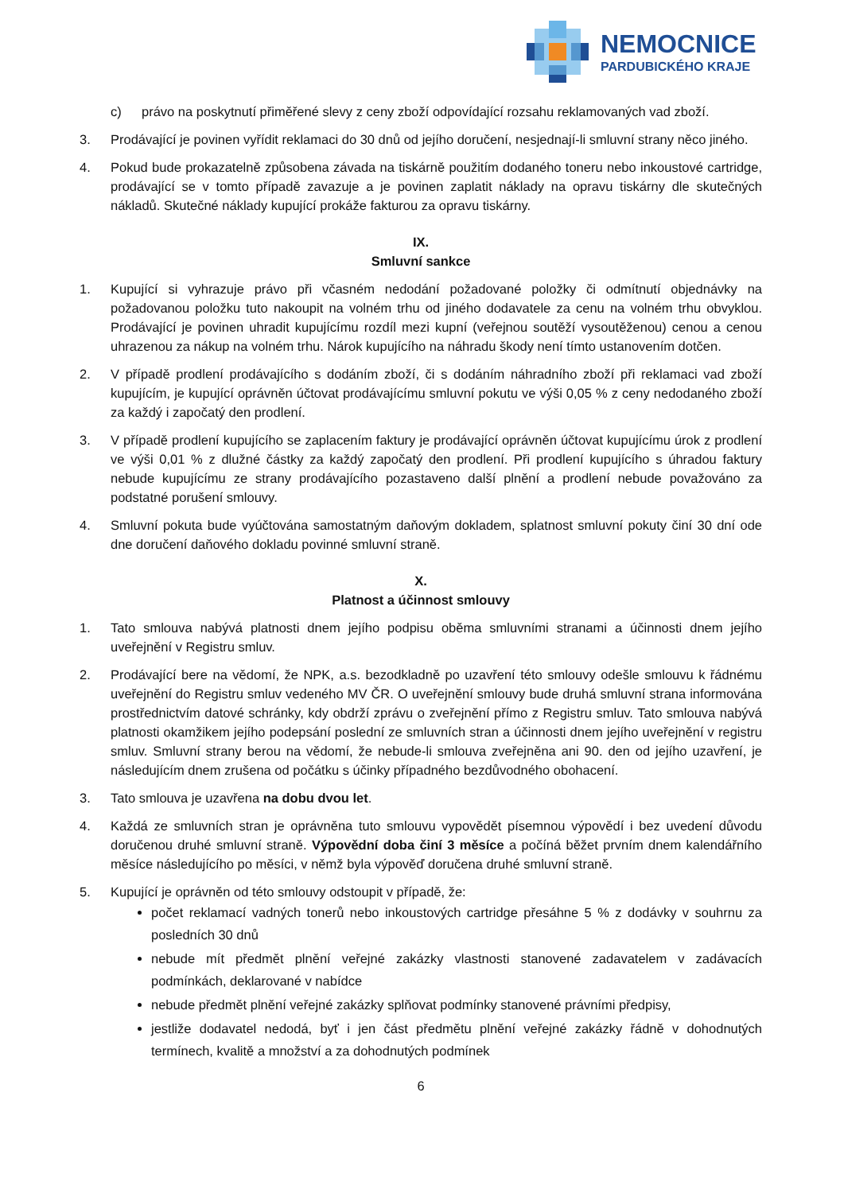NEMOCNICE
PARDUBICKÉHO KRAJE
c) právo na poskytnutí přiměřené slevy z ceny zboží odpovídající rozsahu reklamovaných vad zboží.
3. Prodávající je povinen vyřídit reklamaci do 30 dnů od jejího doručení, nesjednají-li smluvní strany něco jiného.
4. Pokud bude prokazatelně způsobena závada na tiskárně použitím dodaného toneru nebo inkoustové cartridge, prodávající se v tomto případě zavazuje a je povinen zaplatit náklady na opravu tiskárny dle skutečných nákladů. Skutečné náklady kupující prokáže fakturou za opravu tiskárny.
IX.
Smluvní sankce
1. Kupující si vyhrazuje právo při včasném nedodání požadované položky či odmítnutí objednávky na požadovanou položku tuto nakoupit na volném trhu od jiného dodavatele za cenu na volném trhu obvyklou. Prodávající je povinen uhradit kupujícímu rozdíl mezi kupní (veřejnou soutěží vysoutěženou) cenou a cenou uhrazenou za nákup na volném trhu. Nárok kupujícího na náhradu škody není tímto ustanovením dotčen.
2. V případě prodlení prodávajícího s dodáním zboží, či s dodáním náhradního zboží při reklamaci vad zboží kupujícím, je kupující oprávněn účtovat prodávajícímu smluvní pokutu ve výši 0,05 % z ceny nedodaného zboží za každý i započatý den prodlení.
3. V případě prodlení kupujícího se zaplacením faktury je prodávající oprávněn účtovat kupujícímu úrok z prodlení ve výši 0,01 % z dlužné částky za každý započatý den prodlení. Při prodlení kupujícího s úhradou faktury nebude kupujícímu ze strany prodávajícího pozastaveno další plnění a prodlení nebude považováno za podstatné porušení smlouvy.
4. Smluvní pokuta bude vyúčtována samostatným daňovým dokladem, splatnost smluvní pokuty činí 30 dní ode dne doručení daňového dokladu povinné smluvní straně.
X.
Platnost a účinnost smlouvy
1. Tato smlouva nabývá platnosti dnem jejího podpisu oběma smluvními stranami a účinnosti dnem jejího uveřejnění v Registru smluv.
2. Prodávající bere na vědomí, že NPK, a.s. bezodkladně po uzavření této smlouvy odešle smlouvu k řádnému uveřejnění do Registru smluv vedeného MV ČR. O uveřejnění smlouvy bude druhá smluvní strana informována prostřednictvím datové schránky, kdy obdrží zprávu o zveřejnění přímo z Registru smluv. Tato smlouva nabývá platnosti okamžikem jejího podepsání poslední ze smluvních stran a účinnosti dnem jejího uveřejnění v registru smluv. Smluvní strany berou na vědomí, že nebude-li smlouva zveřejněna ani 90. den od jejího uzavření, je následujícím dnem zrušena od počátku s účinky případného bezdůvodného obohacení.
3. Tato smlouva je uzavřena na dobu dvou let.
4. Každá ze smluvních stran je oprávněna tuto smlouvu vypovědět písemnou výpovědí i bez uvedení důvodu doručenou druhé smluvní straně. Výpovědní doba činí 3 měsíce a počíná běžet prvním dnem kalendářního měsíce následujícího po měsíci, v němž byla výpověď doručena druhé smluvní straně.
5. Kupující je oprávněn od této smlouvy odstoupit v případě, že:
počet reklamací vadných tonerů nebo inkoustových cartridge přesáhne 5 % z dodávky v souhrnu za posledních 30 dnů
nebude mít předmět plnění veřejné zakázky vlastnosti stanovené zadavatelem v zadávacích podmínkách, deklarované v nabídce
nebude předmět plnění veřejné zakázky splňovat podmínky stanovené právními předpisy,
jestliže dodavatel nedodá, byť i jen část předmětu plnění veřejné zakázky řádně v dohodnutých termínech, kvalitě a množství a za dohodnutých podmínek
6